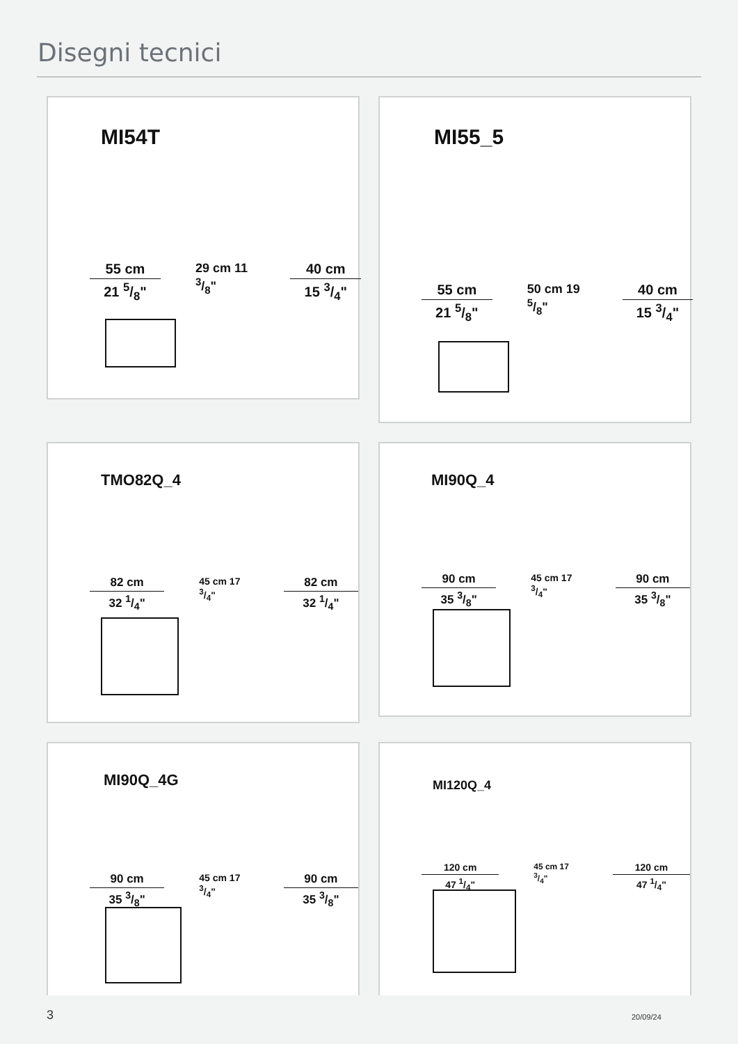Disegni tecnici
MI54T
55 cm
21 5/8"
29 cm 11 3/8" 40 cm
15 3/4"
MI55_5
55 cm
21 5/8"
50 cm 19 5/8" 40 cm
15 3/4"
TMO82Q_4
82 cm
32 1/4"
45 cm 17 3/4"
82 cm
32 1/4"
MI90Q_4
90 cm
35 3/8"
45 cm 17 3/4"
90 cm
35 3/8"
MI90Q_4G
90 cm
35 3/8"
45 cm 17 3/4"
90 cm
35 3/8"
MI120Q_4
120 cm
47 1/4"
45 cm 17 3/4"
120 cm
47 1/4"
3 20/09/24